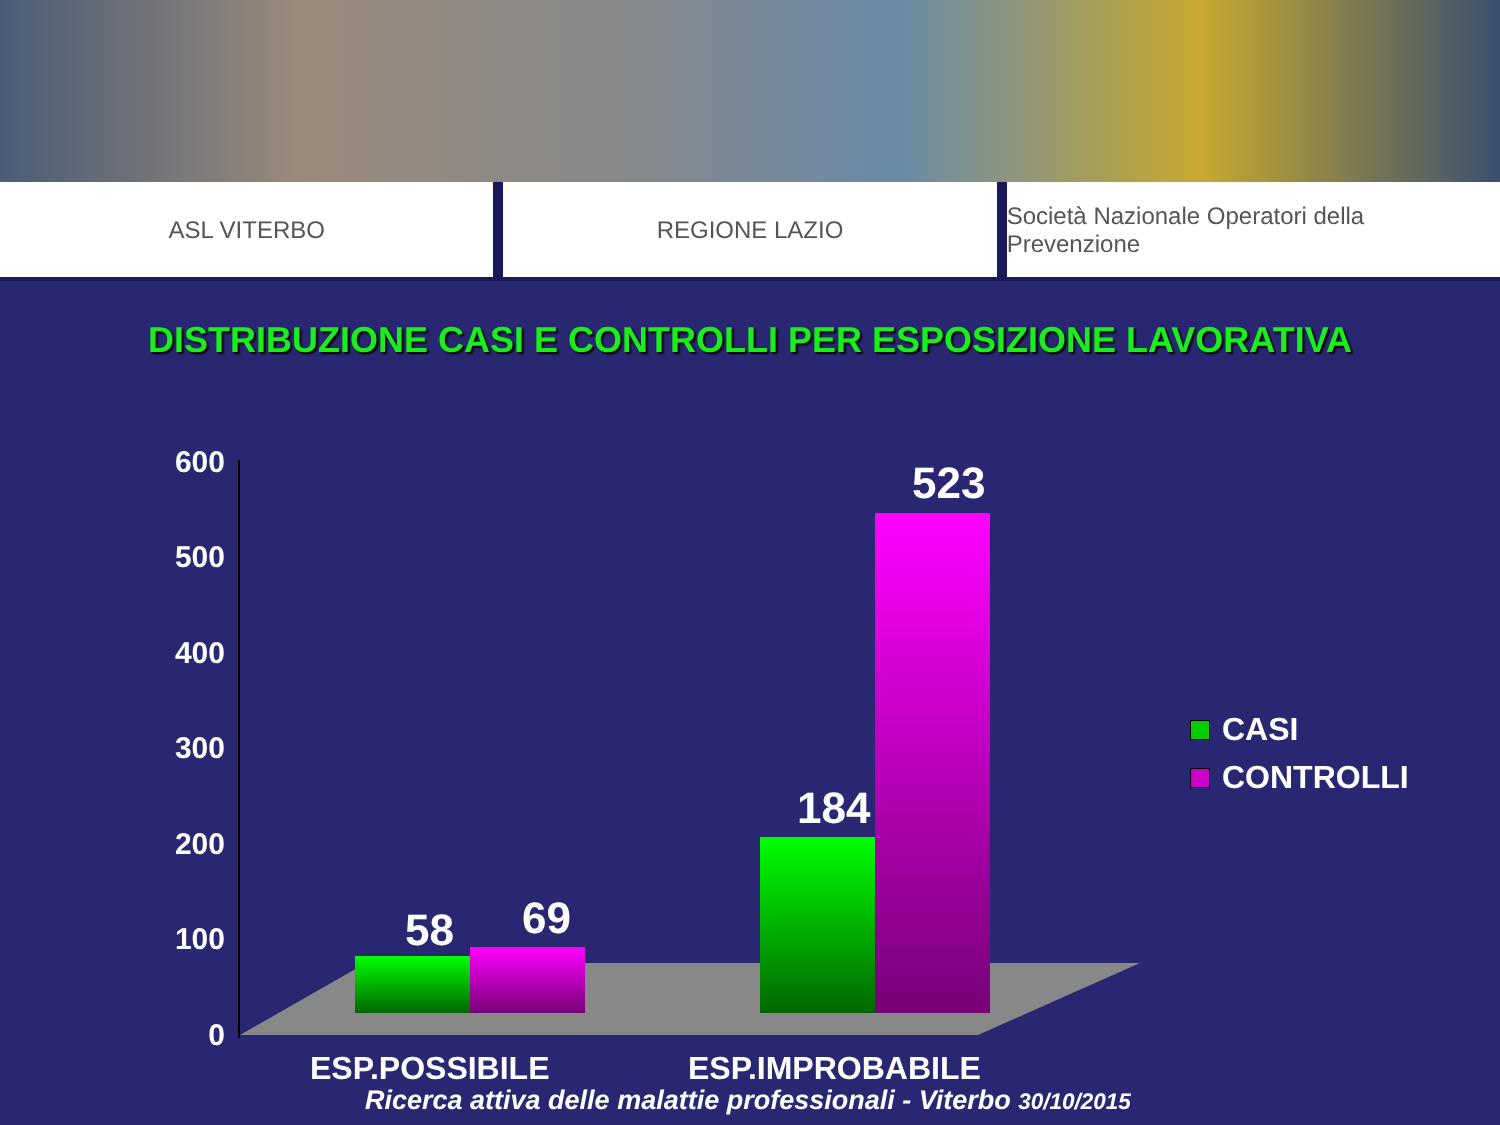ASL VITERBO REGIONE LAZIO Società Nazionale Operatori della Prevenzione
DISTRIBUZIONE CASI E CONTROLLI PER ESPOSIZIONE LAVORATIVA
600
500
400
300
200
100
0
58 69
184
523
ESP.POSSIBILE ESP.IMPROBABILE
CASI
CONTROLLI
Ricerca attiva delle malattie professionali - Viterbo 30/10/2015